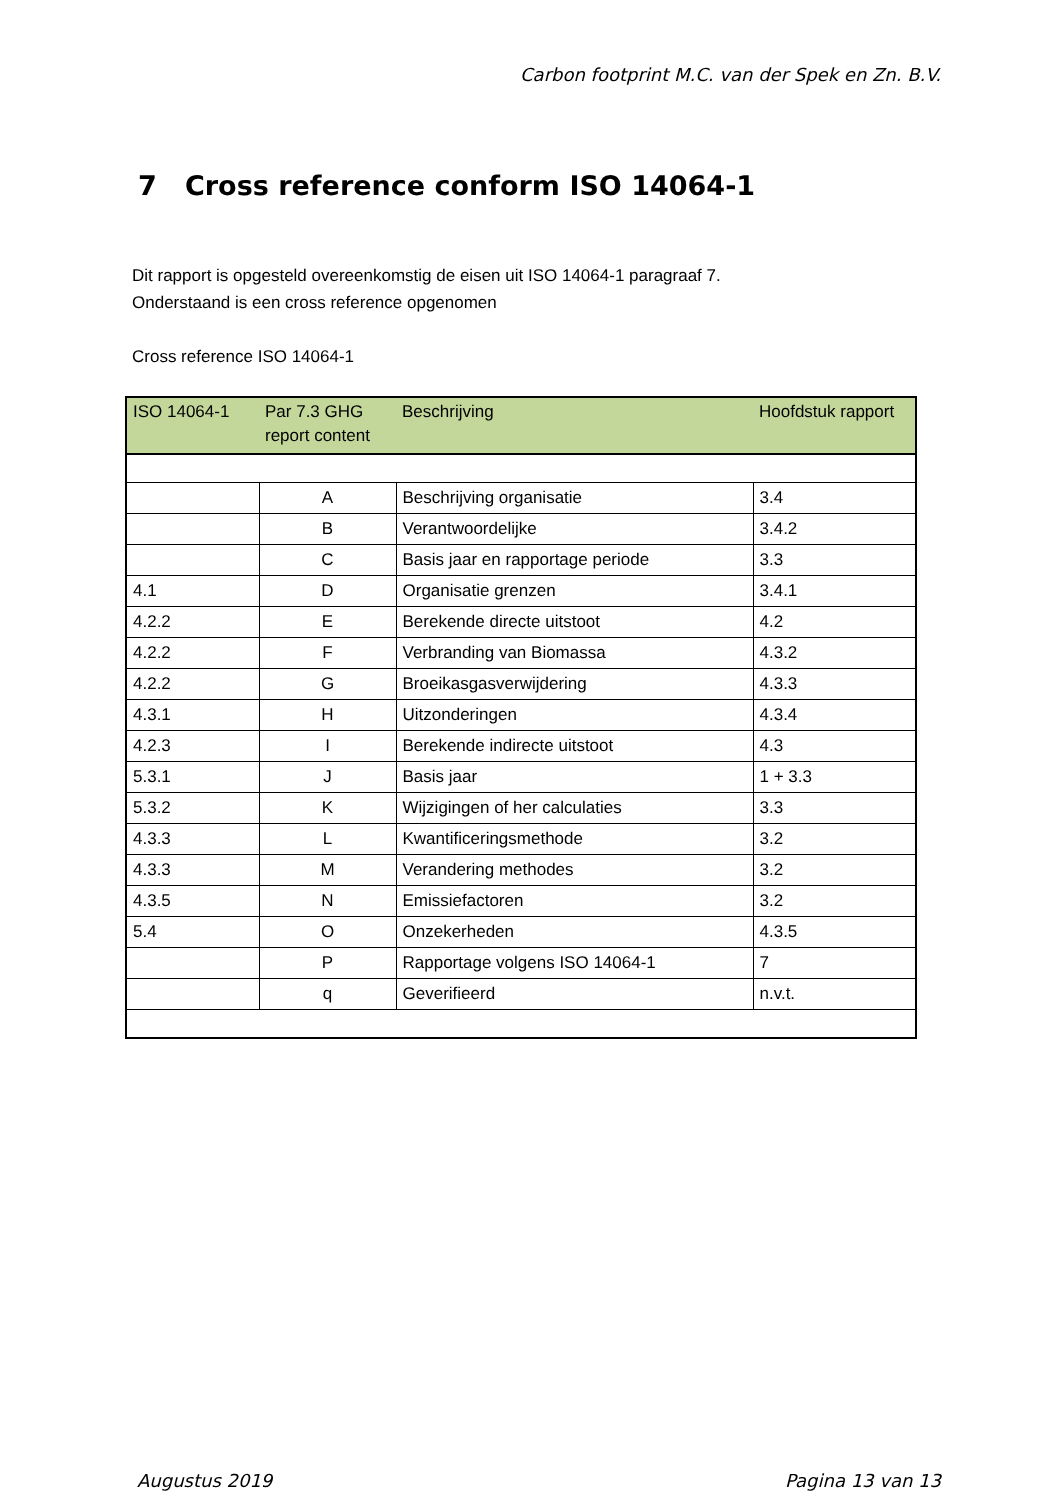Carbon footprint M.C. van der Spek en Zn. B.V.
7 Cross reference conform ISO 14064-1
Dit rapport is opgesteld overeenkomstig de eisen uit ISO 14064-1 paragraaf 7.
Onderstaand is een cross reference opgenomen
Cross reference ISO 14064-1
| ISO 14064-1 | Par 7.3 GHG report content | Beschrijving | Hoofdstuk rapport |
| --- | --- | --- | --- |
| | A | Beschrijving organisatie | 3.4 |
| | B | Verantwoordelijke | 3.4.2 |
| | C | Basis jaar en rapportage periode | 3.3 |
| 4.1 | D | Organisatie grenzen | 3.4.1 |
| 4.2.2 | E | Berekende directe uitstoot | 4.2 |
| 4.2.2 | F | Verbranding van Biomassa | 4.3.2 |
| 4.2.2 | G | Broeikasgasverwijdering | 4.3.3 |
| 4.3.1 | H | Uitzonderingen | 4.3.4 |
| 4.2.3 | I | Berekende indirecte uitstoot | 4.3 |
| 5.3.1 | J | Basis jaar | 1 + 3.3 |
| 5.3.2 | K | Wijzigingen of her calculaties | 3.3 |
| 4.3.3 | L | Kwantificeringsmethode | 3.2 |
| 4.3.3 | M | Verandering methodes | 3.2 |
| 4.3.5 | N | Emissiefactoren | 3.2 |
| 5.4 | O | Onzekerheden | 4.3.5 |
| | P | Rapportage volgens ISO 14064-1 | 7 |
| | q | Geverifieerd | n.v.t. |
Augustus 2019 Pagina 13 van 13